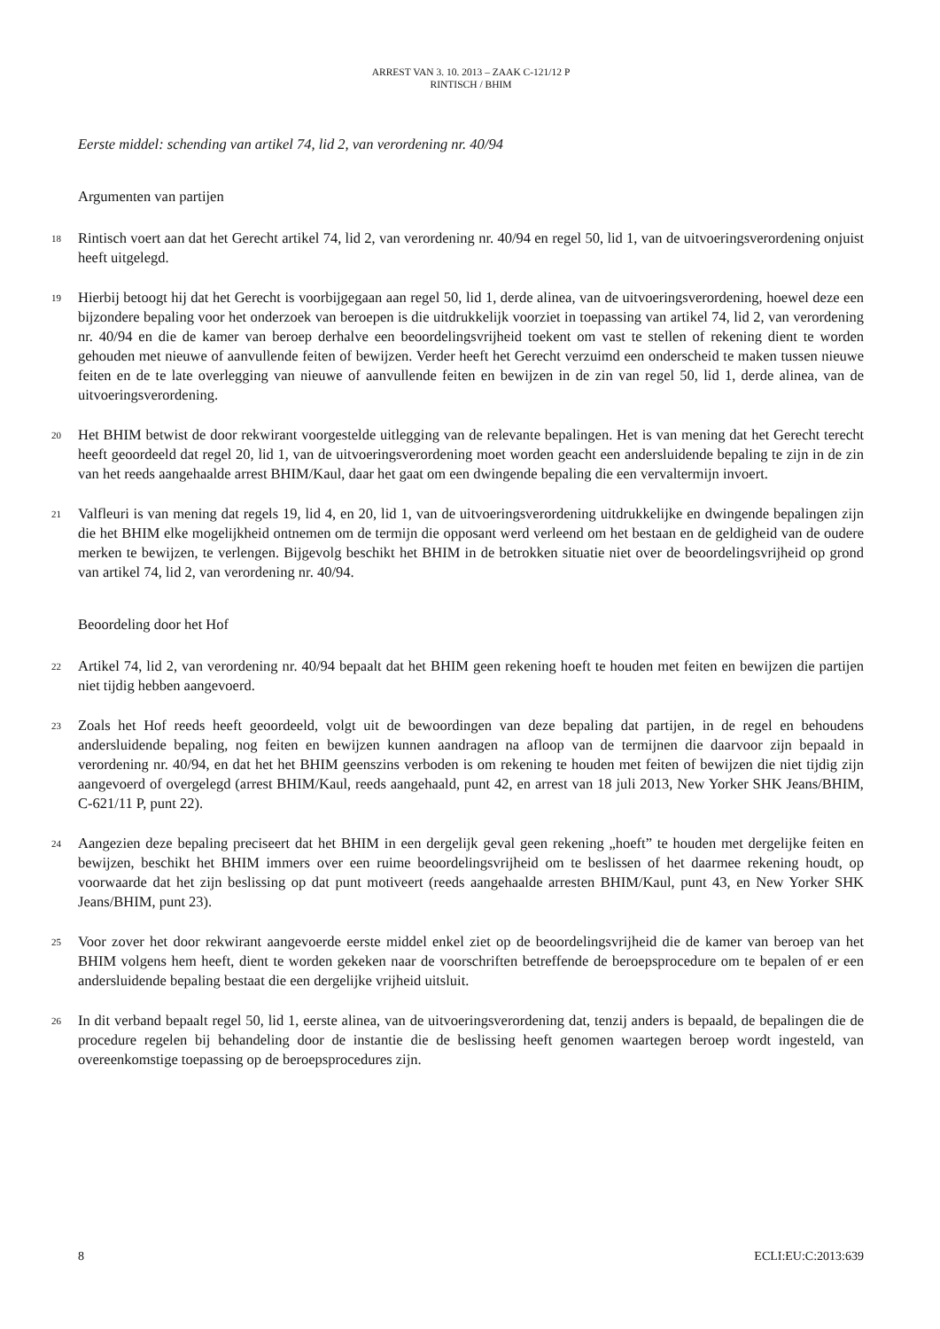ARREST VAN 3. 10. 2013 – ZAAK C-121/12 P
RINTISCH / BHIM
Eerste middel: schending van artikel 74, lid 2, van verordening nr. 40/94
Argumenten van partijen
18
Rintisch voert aan dat het Gerecht artikel 74, lid 2, van verordening nr. 40/94 en regel 50, lid 1, van de uitvoeringsverordening onjuist heeft uitgelegd.
19
Hierbij betoogt hij dat het Gerecht is voorbijgegaan aan regel 50, lid 1, derde alinea, van de uitvoeringsverordening, hoewel deze een bijzondere bepaling voor het onderzoek van beroepen is die uitdrukkelijk voorziet in toepassing van artikel 74, lid 2, van verordening nr. 40/94 en die de kamer van beroep derhalve een beoordelingsvrijheid toekent om vast te stellen of rekening dient te worden gehouden met nieuwe of aanvullende feiten of bewijzen. Verder heeft het Gerecht verzuimd een onderscheid te maken tussen nieuwe feiten en de te late overlegging van nieuwe of aanvullende feiten en bewijzen in de zin van regel 50, lid 1, derde alinea, van de uitvoeringsverordening.
20
Het BHIM betwist de door rekwirant voorgestelde uitlegging van de relevante bepalingen. Het is van mening dat het Gerecht terecht heeft geoordeeld dat regel 20, lid 1, van de uitvoeringsverordening moet worden geacht een andersluidende bepaling te zijn in de zin van het reeds aangehaalde arrest BHIM/Kaul, daar het gaat om een dwingende bepaling die een vervaltermijn invoert.
21
Valfleuri is van mening dat regels 19, lid 4, en 20, lid 1, van de uitvoeringsverordening uitdrukkelijke en dwingende bepalingen zijn die het BHIM elke mogelijkheid ontnemen om de termijn die opposant werd verleend om het bestaan en de geldigheid van de oudere merken te bewijzen, te verlengen. Bijgevolg beschikt het BHIM in de betrokken situatie niet over de beoordelingsvrijheid op grond van artikel 74, lid 2, van verordening nr. 40/94.
Beoordeling door het Hof
22
Artikel 74, lid 2, van verordening nr. 40/94 bepaalt dat het BHIM geen rekening hoeft te houden met feiten en bewijzen die partijen niet tijdig hebben aangevoerd.
23
Zoals het Hof reeds heeft geoordeeld, volgt uit de bewoordingen van deze bepaling dat partijen, in de regel en behoudens andersluidende bepaling, nog feiten en bewijzen kunnen aandragen na afloop van de termijnen die daarvoor zijn bepaald in verordening nr. 40/94, en dat het het BHIM geenszins verboden is om rekening te houden met feiten of bewijzen die niet tijdig zijn aangevoerd of overgelegd (arrest BHIM/Kaul, reeds aangehaald, punt 42, en arrest van 18 juli 2013, New Yorker SHK Jeans/BHIM, C-621/11 P, punt 22).
24
Aangezien deze bepaling preciseert dat het BHIM in een dergelijk geval geen rekening „hoeft” te houden met dergelijke feiten en bewijzen, beschikt het BHIM immers over een ruime beoordelingsvrijheid om te beslissen of het daarmee rekening houdt, op voorwaarde dat het zijn beslissing op dat punt motiveert (reeds aangehaalde arresten BHIM/Kaul, punt 43, en New Yorker SHK Jeans/BHIM, punt 23).
25
Voor zover het door rekwirant aangevoerde eerste middel enkel ziet op de beoordelingsvrijheid die de kamer van beroep van het BHIM volgens hem heeft, dient te worden gekeken naar de voorschriften betreffende de beroepsprocedure om te bepalen of er een andersluidende bepaling bestaat die een dergelijke vrijheid uitsluit.
26
In dit verband bepaalt regel 50, lid 1, eerste alinea, van de uitvoeringsverordening dat, tenzij anders is bepaald, de bepalingen die de procedure regelen bij behandeling door de instantie die de beslissing heeft genomen waartegen beroep wordt ingesteld, van overeenkomstige toepassing op de beroepsprocedures zijn.
8 ECLI:EU:C:2013:639